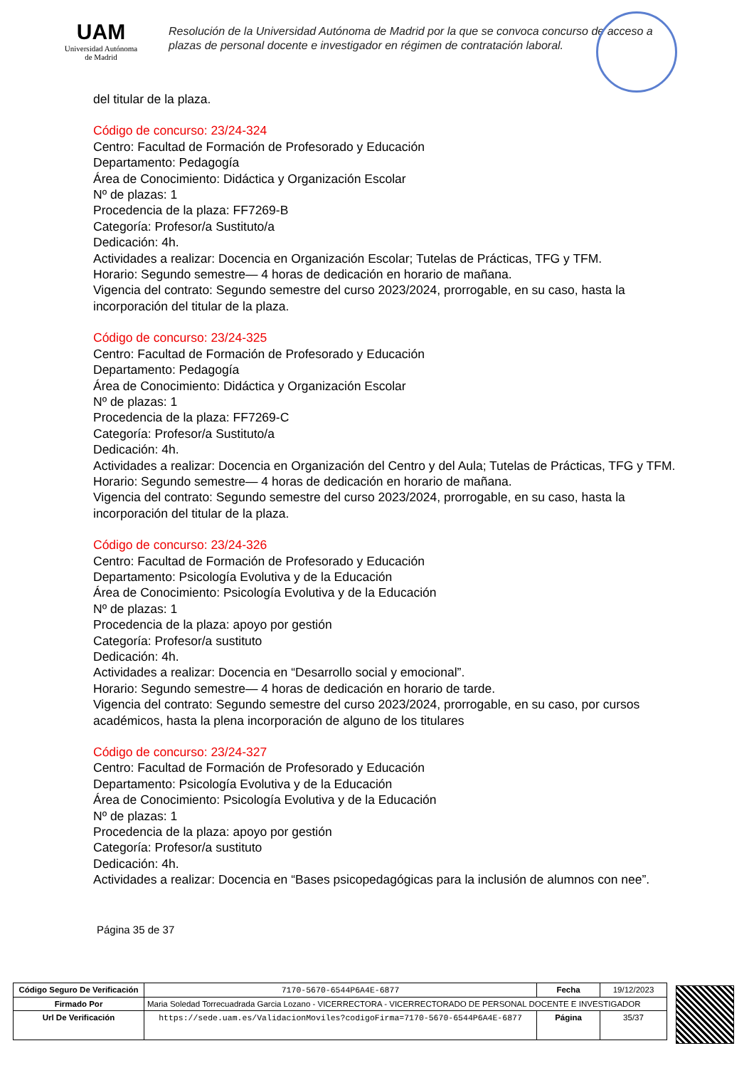UAM
Universidad Autónoma
de Madrid
Resolución de la Universidad Autónoma de Madrid por la que se convoca concurso de acceso a plazas de personal docente e investigador en régimen de contratación laboral.
del titular de la plaza.
Código de concurso: 23/24-324
Centro: Facultad de Formación de Profesorado y Educación
Departamento: Pedagogía
Área de Conocimiento: Didáctica y Organización Escolar
Nº de plazas: 1
Procedencia de la plaza: FF7269-B
Categoría: Profesor/a Sustituto/a
Dedicación: 4h.
Actividades a realizar: Docencia en Organización Escolar; Tutelas de Prácticas, TFG y TFM.
Horario: Segundo semestre— 4 horas de dedicación en horario de mañana.
Vigencia del contrato: Segundo semestre del curso 2023/2024, prorrogable, en su caso, hasta la incorporación del titular de la plaza.
Código de concurso: 23/24-325
Centro: Facultad de Formación de Profesorado y Educación
Departamento: Pedagogía
Área de Conocimiento: Didáctica y Organización Escolar
Nº de plazas: 1
Procedencia de la plaza: FF7269-C
Categoría: Profesor/a Sustituto/a
Dedicación: 4h.
Actividades a realizar: Docencia en Organización del Centro y del Aula; Tutelas de Prácticas, TFG y TFM.
Horario: Segundo semestre— 4 horas de dedicación en horario de mañana.
Vigencia del contrato: Segundo semestre del curso 2023/2024, prorrogable, en su caso, hasta la incorporación del titular de la plaza.
Código de concurso: 23/24-326
Centro: Facultad de Formación de Profesorado y Educación
Departamento: Psicología Evolutiva y de la Educación
Área de Conocimiento: Psicología Evolutiva y de la Educación
Nº de plazas: 1
Procedencia de la plaza: apoyo por gestión
Categoría: Profesor/a sustituto
Dedicación: 4h.
Actividades a realizar: Docencia en “Desarrollo social y emocional”.
Horario: Segundo semestre— 4 horas de dedicación en horario de tarde.
Vigencia del contrato: Segundo semestre del curso 2023/2024, prorrogable, en su caso, por cursos académicos, hasta la plena incorporación de alguno de los titulares
Código de concurso: 23/24-327
Centro: Facultad de Formación de Profesorado y Educación
Departamento: Psicología Evolutiva y de la Educación
Área de Conocimiento: Psicología Evolutiva y de la Educación
Nº de plazas: 1
Procedencia de la plaza: apoyo por gestión
Categoría: Profesor/a sustituto
Dedicación: 4h.
Actividades a realizar: Docencia en “Bases psicopedagógicas para la inclusión de alumnos con nee”.
Página 35 de 37
| Código Seguro De Verificación | 7170-5670-6544P6A4E-6877 | Fecha | 19/12/2023 |
| Firmado Por | Maria Soledad Torrecuadrada Garcia Lozano - VICERRECTORA - VICERRECTORADO DE PERSONAL DOCENTE E INVESTIGADOR | | |
| Url De Verificación | https://sede.uam.es/ValidacionMoviles?codigoFirma=7170-5670-6544P6A4E-6877 | Página | 35/37 |